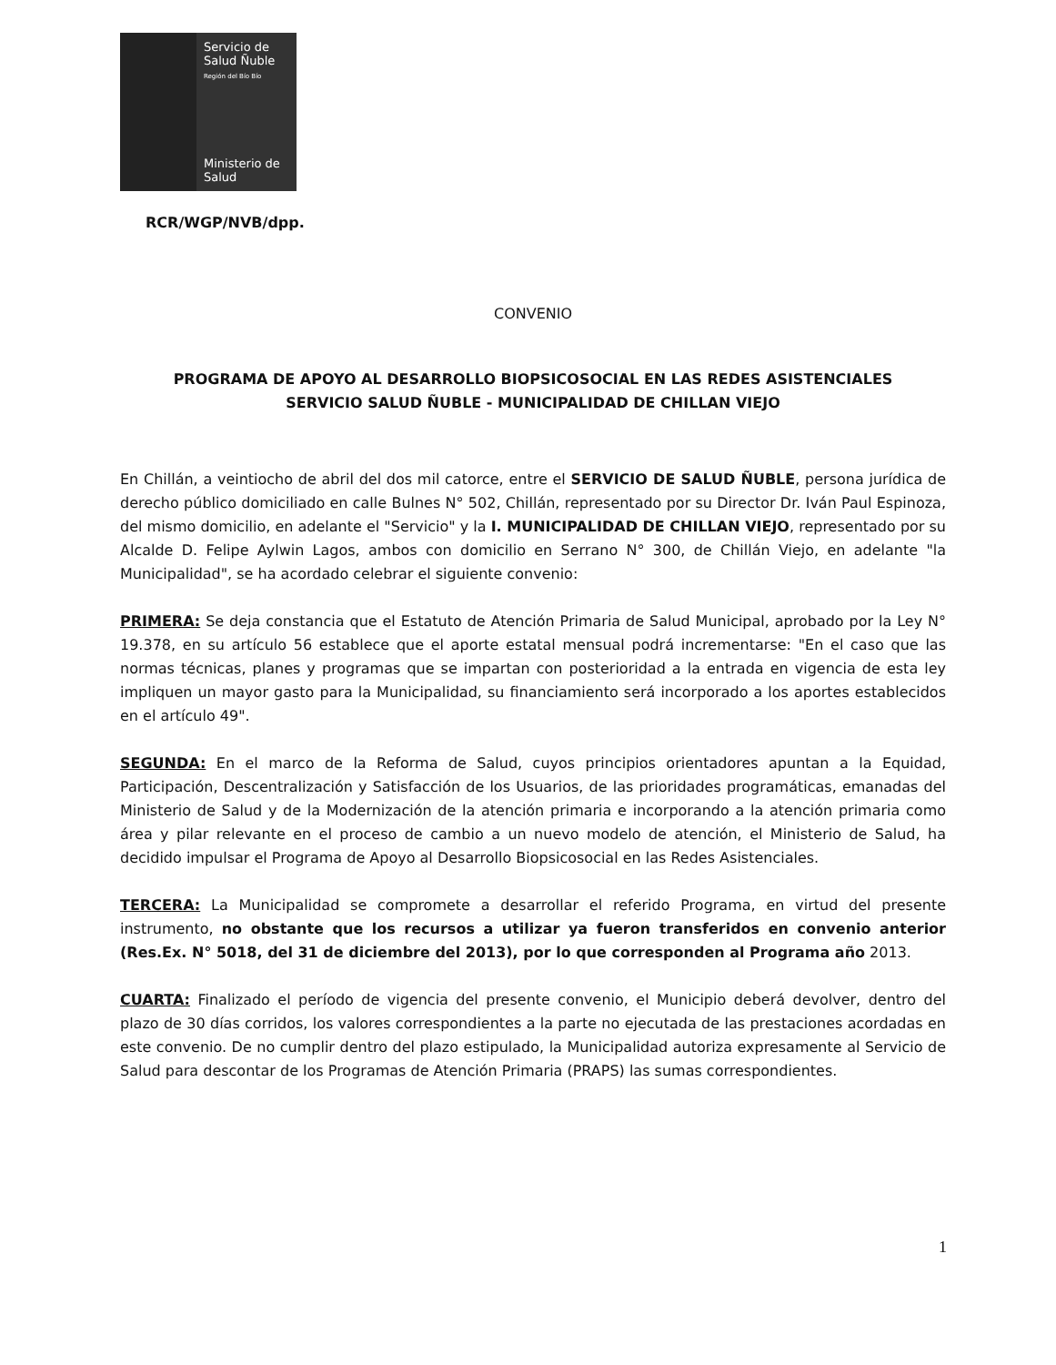Servicio de
Salud Ñuble
Región del Bío Bío
Ministerio de
Salud
RCR/WGP/NVB/dpp.
CONVENIO
PROGRAMA DE APOYO AL DESARROLLO BIOPSICOSOCIAL EN LAS REDES ASISTENCIALES
SERVICIO SALUD ÑUBLE - MUNICIPALIDAD DE CHILLAN VIEJO
En Chillán, a veintiocho de abril del dos mil catorce, entre el SERVICIO DE SALUD ÑUBLE, persona jurídica de derecho público domiciliado en calle Bulnes N° 502, Chillán, representado por su Director Dr. Iván Paul Espinoza, del mismo domicilio, en adelante el "Servicio" y la I. MUNICIPALIDAD DE CHILLAN VIEJO, representado por su Alcalde D. Felipe Aylwin Lagos, ambos con domicilio en Serrano N° 300, de Chillán Viejo, en adelante "la Municipalidad", se ha acordado celebrar el siguiente convenio:
PRIMERA: Se deja constancia que el Estatuto de Atención Primaria de Salud Municipal, aprobado por la Ley N° 19.378, en su artículo 56 establece que el aporte estatal mensual podrá incrementarse: "En el caso que las normas técnicas, planes y programas que se impartan con posterioridad a la entrada en vigencia de esta ley impliquen un mayor gasto para la Municipalidad, su financiamiento será incorporado a los aportes establecidos en el artículo 49".
SEGUNDA: En el marco de la Reforma de Salud, cuyos principios orientadores apuntan a la Equidad, Participación, Descentralización y Satisfacción de los Usuarios, de las prioridades programáticas, emanadas del Ministerio de Salud y de la Modernización de la atención primaria e incorporando a la atención primaria como área y pilar relevante en el proceso de cambio a un nuevo modelo de atención, el Ministerio de Salud, ha decidido impulsar el Programa de Apoyo al Desarrollo Biopsicosocial en las Redes Asistenciales.
TERCERA: La Municipalidad se compromete a desarrollar el referido Programa, en virtud del presente instrumento, no obstante que los recursos a utilizar ya fueron transferidos en convenio anterior (Res.Ex. N° 5018, del 31 de diciembre del 2013), por lo que corresponden al Programa año 2013.
CUARTA: Finalizado el período de vigencia del presente convenio, el Municipio deberá devolver, dentro del plazo de 30 días corridos, los valores correspondientes a la parte no ejecutada de las prestaciones acordadas en este convenio. De no cumplir dentro del plazo estipulado, la Municipalidad autoriza expresamente al Servicio de Salud para descontar de los Programas de Atención Primaria (PRAPS) las sumas correspondientes.
1